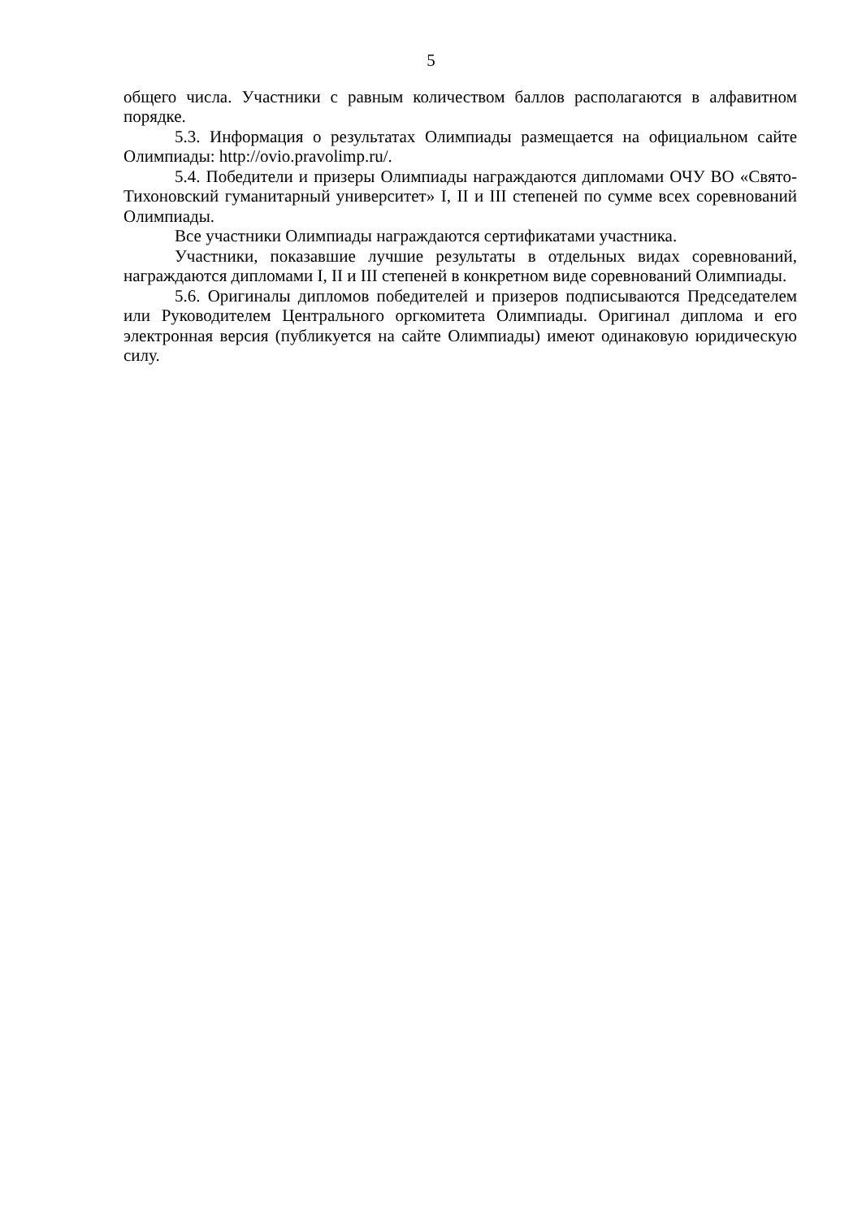5
общего числа. Участники с равным количеством баллов располагаются в алфавитном порядке.
5.3. Информация о результатах Олимпиады размещается на официальном сайте Олимпиады: http://ovio.pravolimp.ru/.
5.4. Победители и призеры Олимпиады награждаются дипломами ОЧУ ВО «Свято-Тихоновский гуманитарный университет» I, II и III степеней по сумме всех соревнований Олимпиады.
Все участники Олимпиады награждаются сертификатами участника.
Участники, показавшие лучшие результаты в отдельных видах соревнований, награждаются дипломами I, II и III степеней в конкретном виде соревнований Олимпиады.
5.6. Оригиналы дипломов победителей и призеров подписываются Председателем или Руководителем Центрального оргкомитета Олимпиады. Оригинал диплома и его электронная версия (публикуется на сайте Олимпиады) имеют одинаковую юридическую силу.